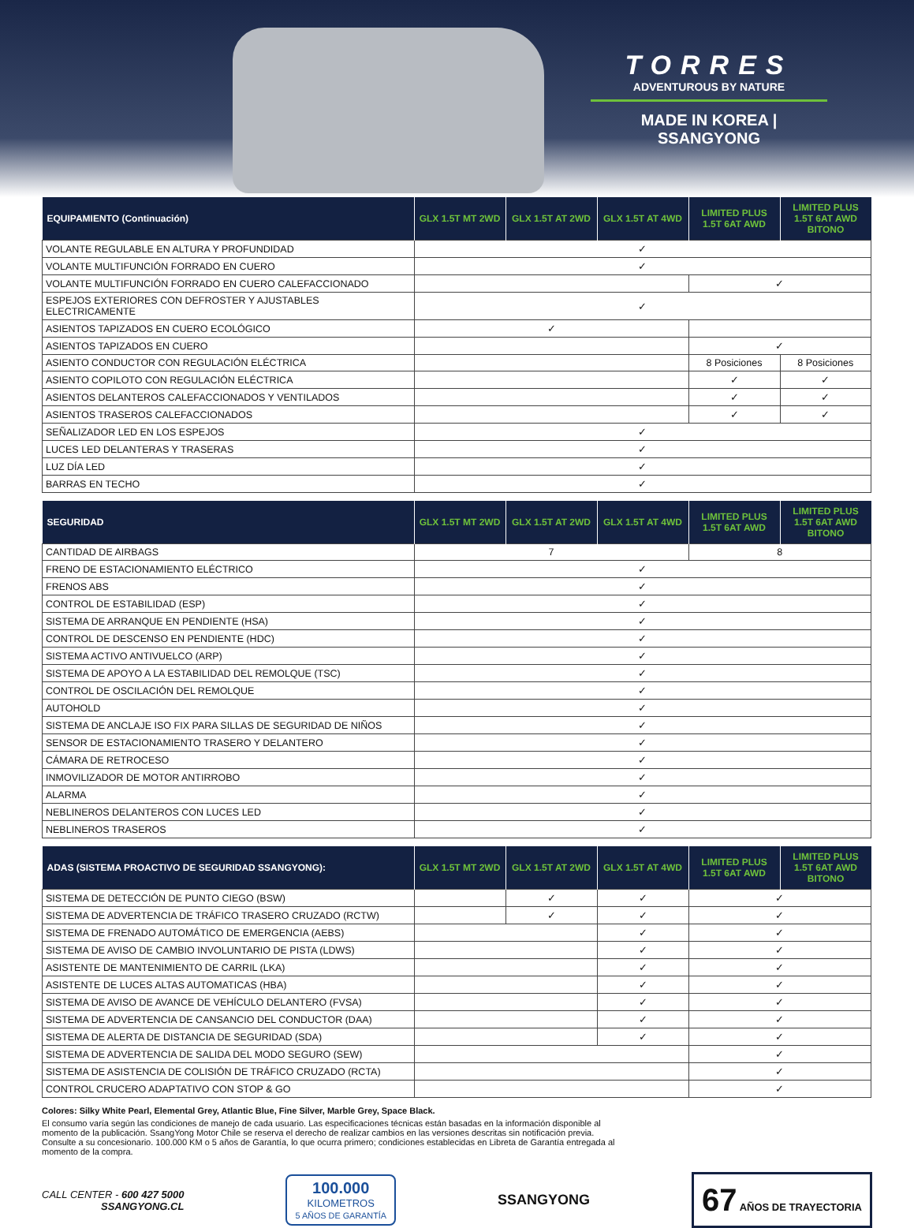TORRES
ADVENTUROUS BY NATURE
MADE IN KOREA | SSANGYONG
| EQUIPAMIENTO (Continuación) | GLX 1.5T MT 2WD | GLX 1.5T AT 2WD | GLX 1.5T AT 4WD | LIMITED PLUS 1.5T 6AT AWD | LIMITED PLUS 1.5T 6AT AWD BITONO |
| --- | --- | --- | --- | --- | --- |
| VOLANTE REGULABLE EN ALTURA Y PROFUNDIDAD | ✓ | | | | |
| VOLANTE MULTIFUNCIÓN FORRADO EN CUERO | ✓ | | | | |
| VOLANTE MULTIFUNCIÓN FORRADO EN CUERO CALEFACCIONADO | | | | ✓ | |
| ESPEJOS EXTERIORES CON DEFROSTER Y AJUSTABLES ELECTRICAMENTE | ✓ | | | | |
| ASIENTOS TAPIZADOS EN CUERO ECOLÓGICO | ✓ | | | | |
| ASIENTOS TAPIZADOS EN CUERO | | | | ✓ | |
| ASIENTO CONDUCTOR CON REGULACIÓN ELÉCTRICA | | | | 8 Posiciones | 8 Posiciones |
| ASIENTO COPILOTO CON REGULACIÓN ELÉCTRICA | | | | ✓ | ✓ |
| ASIENTOS DELANTEROS CALEFACCIONADOS Y VENTILADOS | | | | ✓ | ✓ |
| ASIENTOS TRASEROS CALEFACCIONADOS | | | | ✓ | ✓ |
| SEÑALIZADOR LED EN LOS ESPEJOS | ✓ | | | | |
| LUCES LED DELANTERAS Y TRASERAS | ✓ | | | | |
| LUZ DÍA LED | ✓ | | | | |
| BARRAS EN TECHO | ✓ | | | | |
| SEGURIDAD | GLX 1.5T MT 2WD | GLX 1.5T AT 2WD | GLX 1.5T AT 4WD | LIMITED PLUS 1.5T 6AT AWD | LIMITED PLUS 1.5T 6AT AWD BITONO |
| --- | --- | --- | --- | --- | --- |
| CANTIDAD DE AIRBAGS | 7 | | | 8 | |
| FRENO DE ESTACIONAMIENTO ELÉCTRICO | ✓ | | | | |
| FRENOS ABS | ✓ | | | | |
| CONTROL DE ESTABILIDAD (ESP) | ✓ | | | | |
| SISTEMA DE ARRANQUE EN PENDIENTE (HSA) | ✓ | | | | |
| CONTROL DE DESCENSO EN PENDIENTE (HDC) | ✓ | | | | |
| SISTEMA ACTIVO ANTIVUELCO (ARP) | ✓ | | | | |
| SISTEMA DE APOYO A LA ESTABILIDAD DEL REMOLQUE (TSC) | ✓ | | | | |
| CONTROL DE OSCILACIÓN DEL REMOLQUE | ✓ | | | | |
| AUTOHOLD | ✓ | | | | |
| SISTEMA DE ANCLAJE ISO FIX PARA SILLAS DE SEGURIDAD DE NIÑOS | ✓ | | | | |
| SENSOR DE ESTACIONAMIENTO TRASERO Y DELANTERO | ✓ | | | | |
| CÁMARA DE RETROCESO | ✓ | | | | |
| INMOVILIZADOR DE MOTOR ANTIRROBO | ✓ | | | | |
| ALARMA | ✓ | | | | |
| NEBLINEROS DELANTEROS CON LUCES LED | ✓ | | | | |
| NEBLINEROS TRASEROS | ✓ | | | | |
| ADAS (SISTEMA PROACTIVO DE SEGURIDAD SSANGYONG): | GLX 1.5T MT 2WD | GLX 1.5T AT 2WD | GLX 1.5T AT 4WD | LIMITED PLUS 1.5T 6AT AWD | LIMITED PLUS 1.5T 6AT AWD BITONO |
| --- | --- | --- | --- | --- | --- |
| SISTEMA DE DETECCIÓN DE PUNTO CIEGO (BSW) | | ✓ | ✓ | ✓ | |
| SISTEMA DE ADVERTENCIA DE TRÁFICO TRASERO CRUZADO (RCTW) | | ✓ | ✓ | ✓ | |
| SISTEMA DE FRENADO AUTOMÁTICO DE EMERGENCIA (AEBS) | | | ✓ | ✓ | |
| SISTEMA DE AVISO DE CAMBIO INVOLUNTARIO DE PISTA (LDWS) | | | ✓ | ✓ | |
| ASISTENTE DE MANTENIMIENTO DE CARRIL (LKA) | | | ✓ | ✓ | |
| ASISTENTE DE LUCES ALTAS AUTOMATICAS (HBA) | | | ✓ | ✓ | |
| SISTEMA DE AVISO DE AVANCE DE VEHÍCULO DELANTERO (FVSA) | | | ✓ | ✓ | |
| SISTEMA DE ADVERTENCIA DE CANSANCIO DEL CONDUCTOR (DAA) | | | ✓ | ✓ | |
| SISTEMA DE ALERTA DE DISTANCIA DE SEGURIDAD (SDA) | | | ✓ | ✓ | |
| SISTEMA DE ADVERTENCIA DE SALIDA DEL MODO SEGURO (SEW) | | | | ✓ | |
| SISTEMA DE ASISTENCIA DE COLISIÓN DE TRÁFICO CRUZADO (RCTA) | | | | ✓ | |
| CONTROL CRUCERO ADAPTATIVO CON STOP & GO | | | | ✓ | |
Colores: Silky White Pearl, Elemental Grey, Atlantic Blue, Fine Silver, Marble Grey, Space Black.
El consumo varía según las condiciones de manejo de cada usuario. Las especificaciones técnicas están basadas en la información disponible al momento de la publicación. SsangYong Motor Chile se reserva el derecho de realizar cambios en las versiones descritas sin notificación previa. Consulte a su concesionario. 100.000 KM o 5 años de Garantía, lo que ocurra primero; condiciones establecidas en Libreta de Garantía entregada al momento de la compra.
CALL CENTER - 600 427 5000
SSANGYONG.CL
100.000
KILOMETROS
5 AÑOS DE GARANTÍA
SSANGYONG
67 AÑOS DE TRAYECTORIA